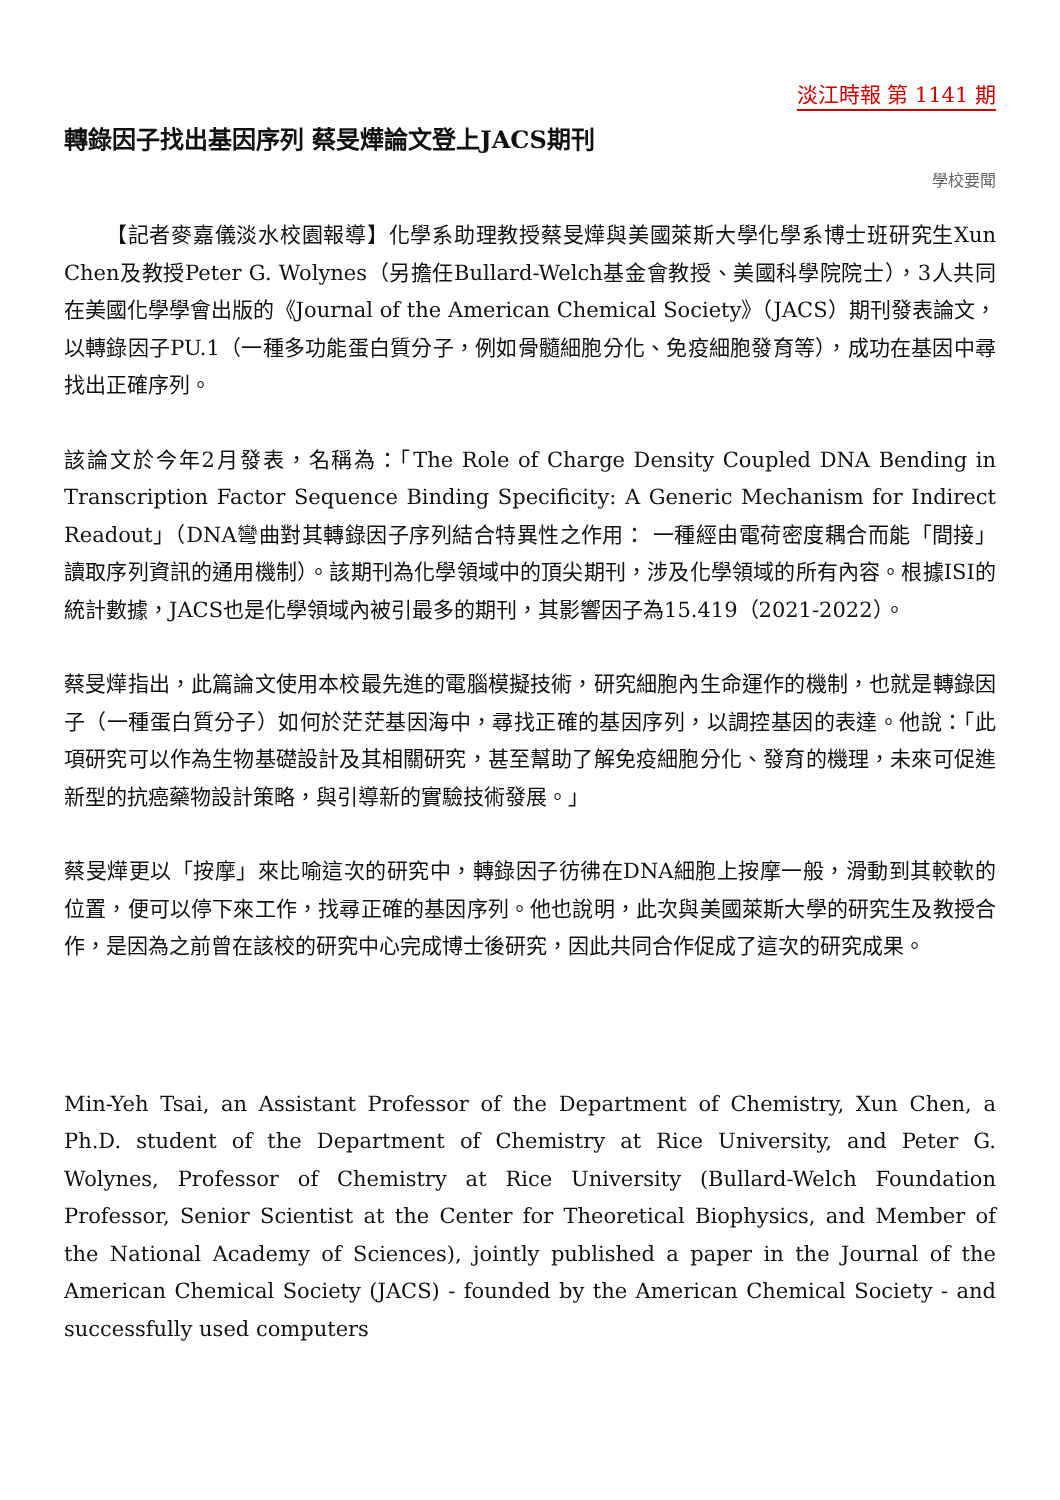淡江時報 第 1141 期
轉錄因子找出基因序列 蔡旻燁論文登上JACS期刊
學校要聞
【記者麥嘉儀淡水校園報導】化學系助理教授蔡旻燁與美國萊斯大學化學系博士班研究生Xun Chen及教授Peter G. Wolynes（另擔任Bullard-Welch基金會教授、美國科學院院士），3人共同在美國化學學會出版的《Journal of the American Chemical Society》（JACS）期刊發表論文，以轉錄因子PU.1（一種多功能蛋白質分子，例如骨髓細胞分化、免疫細胞發育等），成功在基因中尋找出正確序列。
該論文於今年2月發表，名稱為：「The Role of Charge Density Coupled DNA Bending in Transcription Factor Sequence Binding Specificity: A Generic Mechanism for Indirect Readout」（DNA彎曲對其轉錄因子序列結合特異性之作用： 一種經由電荷密度耦合而能「間接」讀取序列資訊的通用機制）。該期刊為化學領域中的頂尖期刊，涉及化學領域的所有內容。根據ISI的統計數據，JACS也是化學領域內被引最多的期刊，其影響因子為15.419（2021-2022）。
蔡旻燁指出，此篇論文使用本校最先進的電腦模擬技術，研究細胞內生命運作的機制，也就是轉錄因子（一種蛋白質分子）如何於茫茫基因海中，尋找正確的基因序列，以調控基因的表達。他說：「此項研究可以作為生物基礎設計及其相關研究，甚至幫助了解免疫細胞分化、發育的機理，未來可促進新型的抗癌藥物設計策略，與引導新的實驗技術發展。」
蔡旻燁更以「按摩」來比喻這次的研究中，轉錄因子彷彿在DNA細胞上按摩一般，滑動到其較軟的位置，便可以停下來工作，找尋正確的基因序列。他也說明，此次與美國萊斯大學的研究生及教授合作，是因為之前曾在該校的研究中心完成博士後研究，因此共同合作促成了這次的研究成果。
Min-Yeh Tsai, an Assistant Professor of the Department of Chemistry, Xun Chen, a Ph.D. student of the Department of Chemistry at Rice University, and Peter G. Wolynes, Professor of Chemistry at Rice University (Bullard-Welch Foundation Professor, Senior Scientist at the Center for Theoretical Biophysics, and Member of the National Academy of Sciences), jointly published a paper in the Journal of the American Chemical Society (JACS) - founded by the American Chemical Society - and successfully used computers